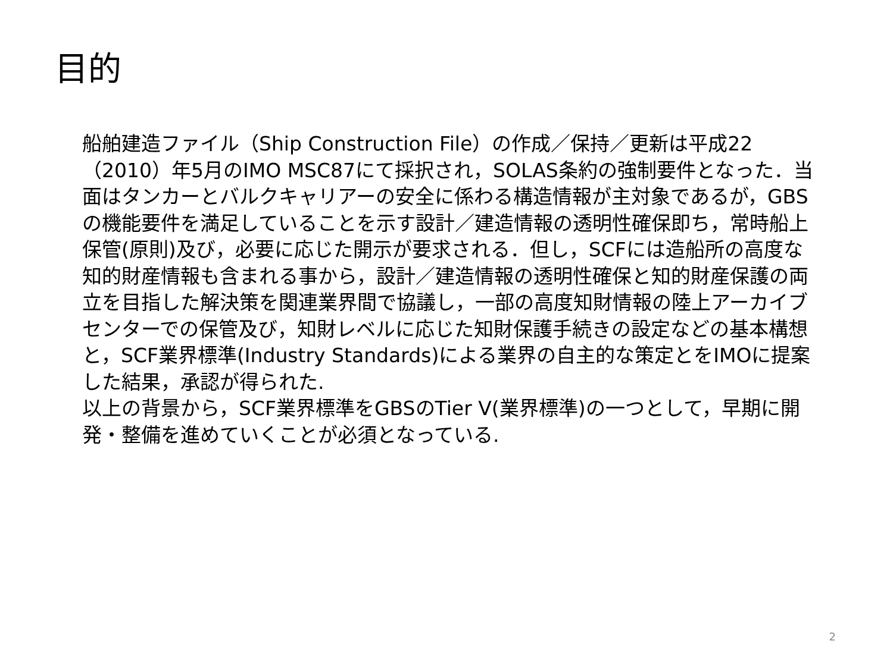目的
船舶建造ファイル（Ship Construction File）の作成／保持／更新は平成22（2010）年5月のIMO MSC87にて採択され，SOLAS条約の強制要件となった．当面はタンカーとバルクキャリアーの安全に係わる構造情報が主対象であるが，GBSの機能要件を満足していることを示す設計／建造情報の透明性確保即ち，常時船上保管(原則)及び，必要に応じた開示が要求される．但し，SCFには造船所の高度な知的財産情報も含まれる事から，設計／建造情報の透明性確保と知的財産保護の両立を目指した解決策を関連業界間で協議し，一部の高度知財情報の陸上アーカイブセンターでの保管及び，知財レベルに応じた知財保護手続きの設定などの基本構想と，SCF業界標準(Industry Standards)による業界の自主的な策定とをIMOに提案した結果，承認が得られた.
以上の背景から，SCF業界標準をGBSのTier V(業界標準)の一つとして，早期に開発・整備を進めていくことが必須となっている.
2